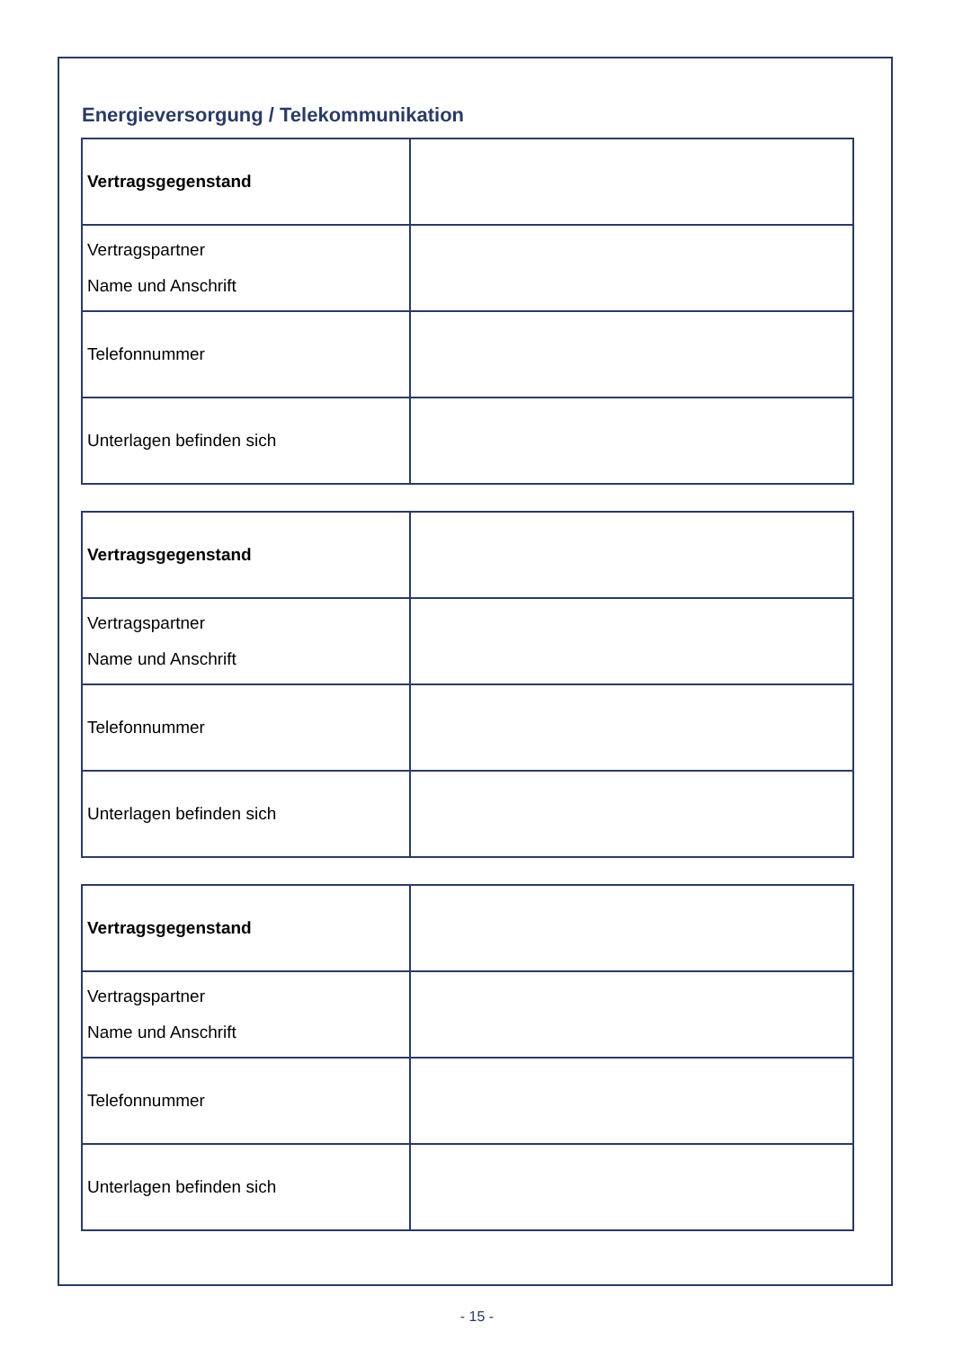Energieversorgung / Telekommunikation
| Vertragsgegenstand | |
| Vertragspartner Name und Anschrift | |
| Telefonnummer | |
| Unterlagen befinden sich | |
| Vertragsgegenstand | |
| Vertragspartner Name und Anschrift | |
| Telefonnummer | |
| Unterlagen befinden sich | |
| Vertragsgegenstand | |
| Vertragspartner Name und Anschrift | |
| Telefonnummer | |
| Unterlagen befinden sich | |
- 15 -